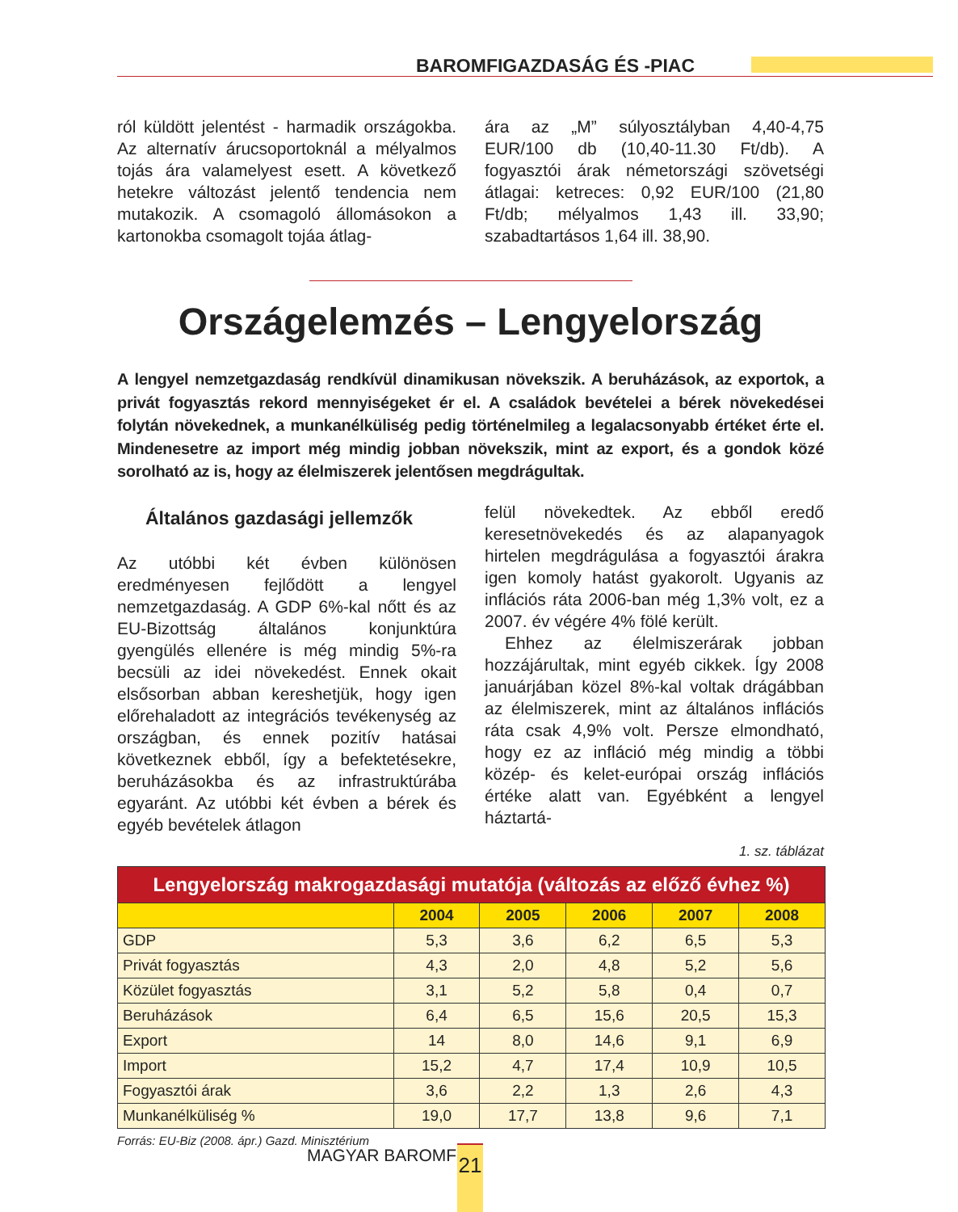BAROMFIGAZDASÁG ÉS -PIAC
ról küldött jelentést - harmadik országokba. Az alternatív árucsoportoknál a mélyalmos tojás ára valamelyest esett. A következő hetekre változást jelentő tendencia nem mutakozik. A csomagoló állomásokon a kartonokba csomagolt tojáa átlag-
ára az „M” súlyosztályban 4,40-4,75 EUR/100 db (10,40-11.30 Ft/db). A fogyasztói árak németországi szövetségi átlagai: ketreces: 0,92 EUR/100 (21,80 Ft/db; mélyalmos 1,43 ill. 33,90; szabadtartásos 1,64 ill. 38,90.
Országelemzés – Lengyelország
A lengyel nemzetgazdaság rendkívül dinamikusan növekszik. A beruházások, az exportok, a privát fogyasztás rekord mennyiségeket ér el. A családok bevételei a bérek növekedései folytán növekednek, a munkanélküliség pedig történelmileg a legalacsonyabb értéket érte el. Mindenesetre az import még mindig jobban növekszik, mint az export, és a gondok közé sorolható az is, hogy az élelmiszerek jelentősen megdrágultak.
Általános gazdasági jellemzők
Az utóbbi két évben különösen eredményesen fejlődött a lengyel nemzetgazdaság. A GDP 6%-kal nőtt és az EU-Bizottság általános konjunktúra gyengülés ellenére is még mindig 5%-ra becsüli az idei növekedést. Ennek okait elsősorban abban kereshetjük, hogy igen előrehaladott az integrációs tevékenység az országban, és ennek pozitív hatásai következnek ebből, így a befektetésekre, beruházásokba és az infrastruktúrába egyaránt. Az utóbbi két évben a bérek és egyéb bevételek átlagon
felül növekedtek. Az ebből eredő keresetnövekedés és az alapanyagok hirtelen megdrágulása a fogyasztói árakra igen komoly hatást gyakorolt. Ugyanis az inflációs ráta 2006-ban még 1,3% volt, ez a 2007. év végére 4% fölé került.
Ehhez az élelmiszerárak jobban hozzájárultak, mint egyéb cikkek. Így 2008 januárjában közel 8%-kal voltak drágábban az élelmiszerek, mint az általános inflációs ráta csak 4,9% volt. Persze elmondható, hogy ez az infláció még mindig a többi közép- és kelet-európai ország inflációs értéke alatt van. Egyébként a lengyel háztartá-
1. sz. táblázat
| Lengyelország makrogazdasági mutatója (változás az előző évhez %) | | | | | |
| --- | --- | --- | --- | --- | --- |
| | 2004 | 2005 | 2006 | 2007 | 2008 |
| GDP | 5,3 | 3,6 | 6,2 | 6,5 | 5,3 |
| Privát fogyasztás | 4,3 | 2,0 | 4,8 | 5,2 | 5,6 |
| Közület fogyasztás | 3,1 | 5,2 | 5,8 | 0,4 | 0,7 |
| Beruházások | 6,4 | 6,5 | 15,6 | 20,5 | 15,3 |
| Export | 14 | 8,0 | 14,6 | 9,1 | 6,9 |
| Import | 15,2 | 4,7 | 17,4 | 10,9 | 10,5 |
| Fogyasztói árak | 3,6 | 2,2 | 1,3 | 2,6 | 4,3 |
| Munkanélküliség % | 19,0 | 17,7 | 13,8 | 9,6 | 7,1 |
Forrás: EU-Biz (2008. ápr.) Gazd. Minisztérium
MAGYAR BAROMFI 21